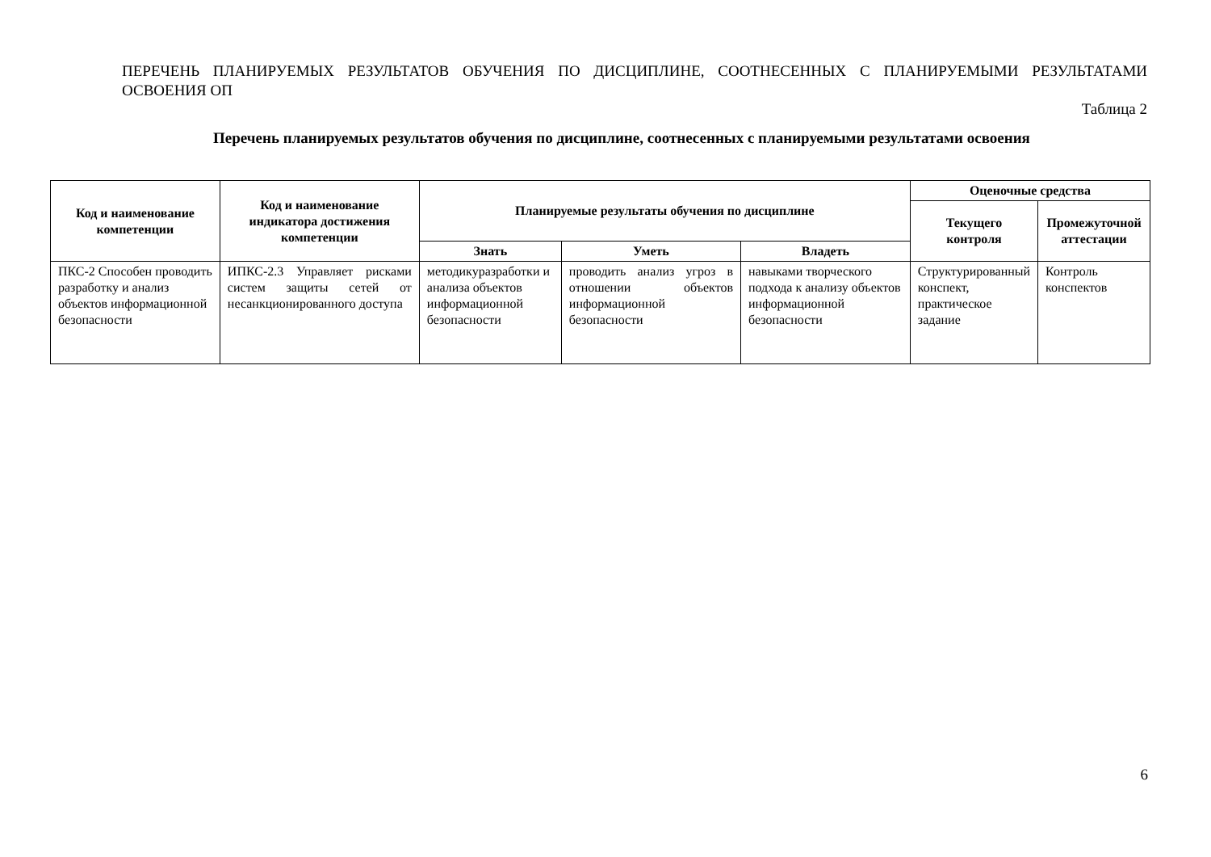ПЕРЕЧЕНЬ ПЛАНИРУЕМЫХ РЕЗУЛЬТАТОВ ОБУЧЕНИЯ ПО ДИСЦИПЛИНЕ, СООТНЕСЕННЫХ С ПЛАНИРУЕМЫМИ РЕЗУЛЬТАТАМИ ОСВОЕНИЯ ОП
Таблица 2
Перечень планируемых результатов обучения по дисциплине, соотнесенных с планируемыми результатами освоения
| Код и наименование компетенции | Код и наименование индикатора достижения компетенции | Планируемые результаты обучения по дисциплине | | | Оценочные средства | |
| --- | --- | --- | --- | --- | --- | --- |
| | | | | | Текущего контроля | Промежуточной аттестации |
| | | Знать | Уметь | Владеть | | |
| ПКС-2 Способен проводить разработку и анализ объектов информационной безопасности | ИПКС-2.3 Управляет рисками систем защиты сетей от несанкционированного доступа | методикуразработки и анализа объектов информационной безопасности | проводить анализ угроз в отношении объектов информационной безопасности | навыками творческого подхода к анализу объектов информационной безопасности | Структурированный конспект, практическое задание | Контроль конспектов |
6